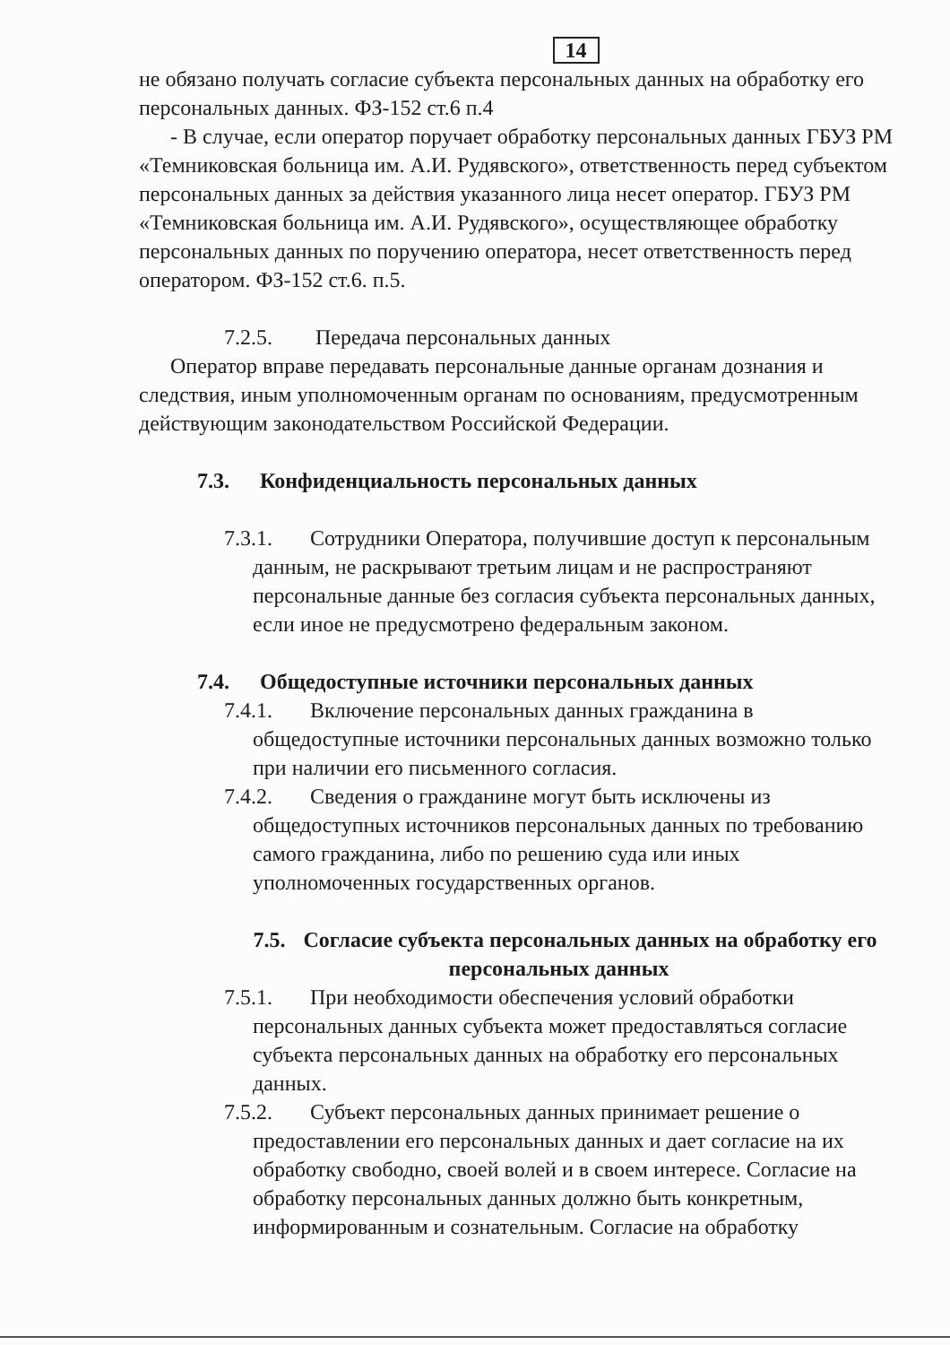14
не обязано получать согласие субъекта персональных данных на обработку его персональных данных. ФЗ-152 ст.6 п.4
- В случае, если оператор поручает обработку персональных данных ГБУЗ РМ «Темниковская больница им. А.И. Рудявского», ответственность перед субъектом персональных данных за действия указанного лица несет оператор. ГБУЗ РМ «Темниковская больница им. А.И. Рудявского», осуществляющее обработку персональных данных по поручению оператора, несет ответственность перед оператором. ФЗ-152 ст.6. п.5.
7.2.5. Передача персональных данных
Оператор вправе передавать персональные данные органам дознания и следствия, иным уполномоченным органам по основаниям, предусмотренным действующим законодательством Российской Федерации.
7.3. Конфиденциальность персональных данных
7.3.1. Сотрудники Оператора, получившие доступ к персональным данным, не раскрывают третьим лицам и не распространяют персональные данные без согласия субъекта персональных данных, если иное не предусмотрено федеральным законом.
7.4. Общедоступные источники персональных данных
7.4.1. Включение персональных данных гражданина в общедоступные источники персональных данных возможно только при наличии его письменного согласия.
7.4.2. Сведения о гражданине могут быть исключены из общедоступных источников персональных данных по требованию самого гражданина, либо по решению суда или иных уполномоченных государственных органов.
7.5. Согласие субъекта персональных данных на обработку его персональных данных
7.5.1. При необходимости обеспечения условий обработки персональных данных субъекта может предоставляться согласие субъекта персональных данных на обработку его персональных данных.
7.5.2. Субъект персональных данных принимает решение о предоставлении его персональных данных и дает согласие на их обработку свободно, своей волей и в своем интересе. Согласие на обработку персональных данных должно быть конкретным, информированным и сознательным. Согласие на обработку